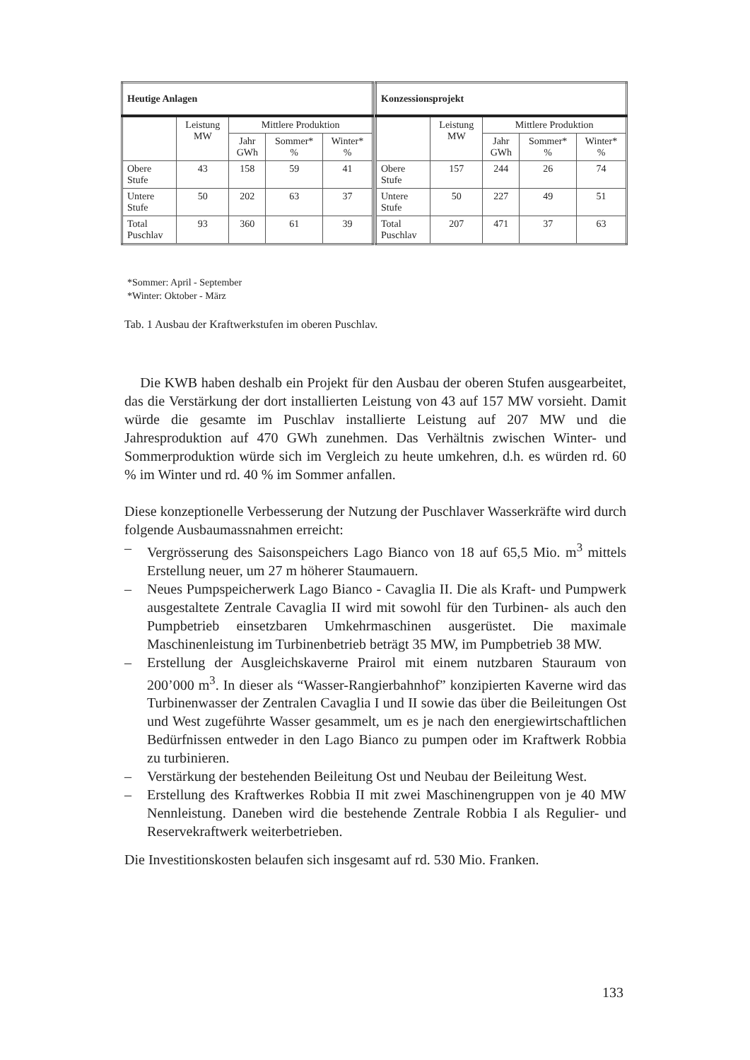| Heutige Anlagen | | | | |
| --- | --- | --- | --- | --- |
| | Leistung MW | Mittlere Produktion | | |
| | | Jahr GWh | Sommer* % | Winter* % |
| Obere Stufe | 43 | 158 | 59 | 41 |
| Untere Stufe | 50 | 202 | 63 | 37 |
| Total Puschlav | 93 | 360 | 61 | 39 |
| Konzessionsprojekt | | | | |
| --- | --- | --- | --- | --- |
| | Leistung MW | Mittlere Produktion | | |
| | | Jahr GWh | Sommer* % | Winter* % |
| Obere Stufe | 157 | 244 | 26 | 74 |
| Untere Stufe | 50 | 227 | 49 | 51 |
| Total Puschlav | 207 | 471 | 37 | 63 |
*Sommer: April - September
*Winter: Oktober - März
Tab. 1 Ausbau der Kraftwerkstufen im oberen Puschlav.
Die KWB haben deshalb ein Projekt für den Ausbau der oberen Stufen ausgearbeitet, das die Verstärkung der dort installierten Leistung von 43 auf 157 MW vorsieht. Damit würde die gesamte im Puschlav installierte Leistung auf 207 MW und die Jahresproduktion auf 470 GWh zunehmen. Das Verhältnis zwischen Winter- und Sommerproduktion würde sich im Vergleich zu heute umkehren, d.h. es würden rd. 60 % im Winter und rd. 40 % im Sommer anfallen.
Diese konzeptionelle Verbesserung der Nutzung der Puschlaver Wasserkräfte wird durch folgende Ausbaumassnahmen erreicht:
– Vergrösserung des Saisonspeichers Lago Bianco von 18 auf 65,5 Mio. m<sup>3</sup> mittels Erstellung neuer, um 27 m höherer Staumauern.
– Neues Pumpspeicherwerk Lago Bianco - Cavaglia II. Die als Kraft- und Pumpwerk ausgestaltete Zentrale Cavaglia II wird mit sowohl für den Turbinen- als auch den Pumpbetrieb einsetzbaren Umkehrmaschinen ausgerüstet. Die maximale Maschinenleistung im Turbinenbetrieb beträgt 35 MW, im Pumpbetrieb 38 MW.
– Erstellung der Ausgleichskaverne Prairol mit einem nutzbaren Stauraum von 200’000 m<sup>3</sup>. In dieser als “Wasser-Rangierbahnhof” konzipierten Kaverne wird das Turbinenwasser der Zentralen Cavaglia I und II sowie das über die Beileitungen Ost und West zugeführte Wasser gesammelt, um es je nach den energiewirtschaftlichen Bedürfnissen entweder in den Lago Bianco zu pumpen oder im Kraftwerk Robbia zu turbinieren.
– Verstärkung der bestehenden Beileitung Ost und Neubau der Beileitung West.
– Erstellung des Kraftwerkes Robbia II mit zwei Maschinengruppen von je 40 MW Nennleistung. Daneben wird die bestehende Zentrale Robbia I als Regulier- und Reservekraftwerk weiterbetrieben.
Die Investitionskosten belaufen sich insgesamt auf rd. 530 Mio. Franken.
133